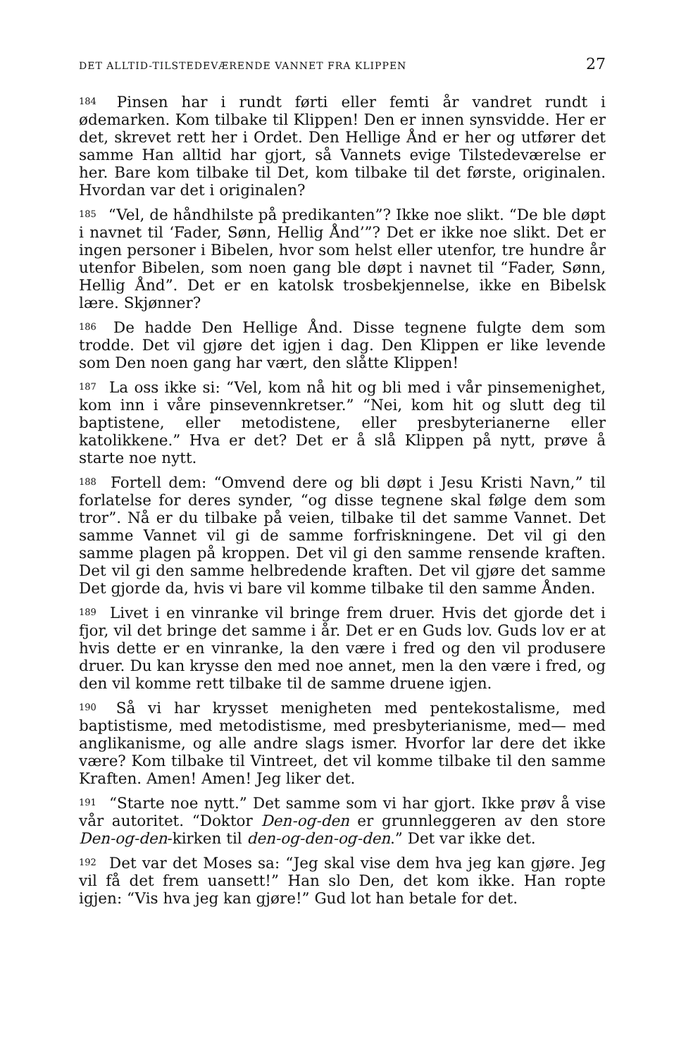DET ALLTID-TILSTEDEVÆRENDE VANNET FRA KLIPPEN 27
<sup>184</sup> Pinsen har i rundt førti eller femti år vandret rundt i ødemarken. Kom tilbake til Klippen! Den er innen synsvidde. Her er det, skrevet rett her i Ordet. Den Hellige Ånd er her og utfører det samme Han alltid har gjort, så Vannets evige Tilstedeværelse er her. Bare kom tilbake til Det, kom tilbake til det første, originalen. Hvordan var det i originalen?
<sup>185</sup> “Vel, de håndhilste på predikanten”? Ikke noe slikt. “De ble døpt i navnet til ‘Fader, Sønn, Hellig Ånd’”? Det er ikke noe slikt. Det er ingen personer i Bibelen, hvor som helst eller utenfor, tre hundre år utenfor Bibelen, som noen gang ble døpt i navnet til “Fader, Sønn, Hellig Ånd”. Det er en katolsk trosbekjennelse, ikke en Bibelsk lære. Skjønner?
<sup>186</sup> De hadde Den Hellige Ånd. Disse tegnene fulgte dem som trodde. Det vil gjøre det igjen i dag. Den Klippen er like levende som Den noen gang har vært, den slåtte Klippen!
<sup>187</sup> La oss ikke si: “Vel, kom nå hit og bli med i vår pinsemenighet, kom inn i våre pinsevennkretser.” “Nei, kom hit og slutt deg til baptistene, eller metodistene, eller presbyterianerne eller katolikkene.” Hva er det? Det er å slå Klippen på nytt, prøve å starte noe nytt.
<sup>188</sup> Fortell dem: “Omvend dere og bli døpt i Jesu Kristi Navn,” til forlatelse for deres synder, “og disse tegnene skal følge dem som tror”. Nå er du tilbake på veien, tilbake til det samme Vannet. Det samme Vannet vil gi de samme forfriskningene. Det vil gi den samme plagen på kroppen. Det vil gi den samme rensende kraften. Det vil gi den samme helbredende kraften. Det vil gjøre det samme Det gjorde da, hvis vi bare vil komme tilbake til den samme Ånden.
<sup>189</sup> Livet i en vinranke vil bringe frem druer. Hvis det gjorde det i fjor, vil det bringe det samme i år. Det er en Guds lov. Guds lov er at hvis dette er en vinranke, la den være i fred og den vil produsere druer. Du kan krysse den med noe annet, men la den være i fred, og den vil komme rett tilbake til de samme druene igjen.
<sup>190</sup> Så vi har krysset menigheten med pentekostalisme, med baptistisme, med metodistisme, med presbyterianisme, med— med anglikanisme, og alle andre slags ismer. Hvorfor lar dere det ikke være? Kom tilbake til Vintreet, det vil komme tilbake til den samme Kraften. Amen! Amen! Jeg liker det.
<sup>191</sup> “Starte noe nytt.” Det samme som vi har gjort. Ikke prøv å vise vår autoritet. “Doktor Den-og-den er grunnleggeren av den store Den-og-den-kirken til den-og-den-og-den.” Det var ikke det.
<sup>192</sup> Det var det Moses sa: “Jeg skal vise dem hva jeg kan gjøre. Jeg vil få det frem uansett!” Han slo Den, det kom ikke. Han ropte igjen: “Vis hva jeg kan gjøre!” Gud lot han betale for det.